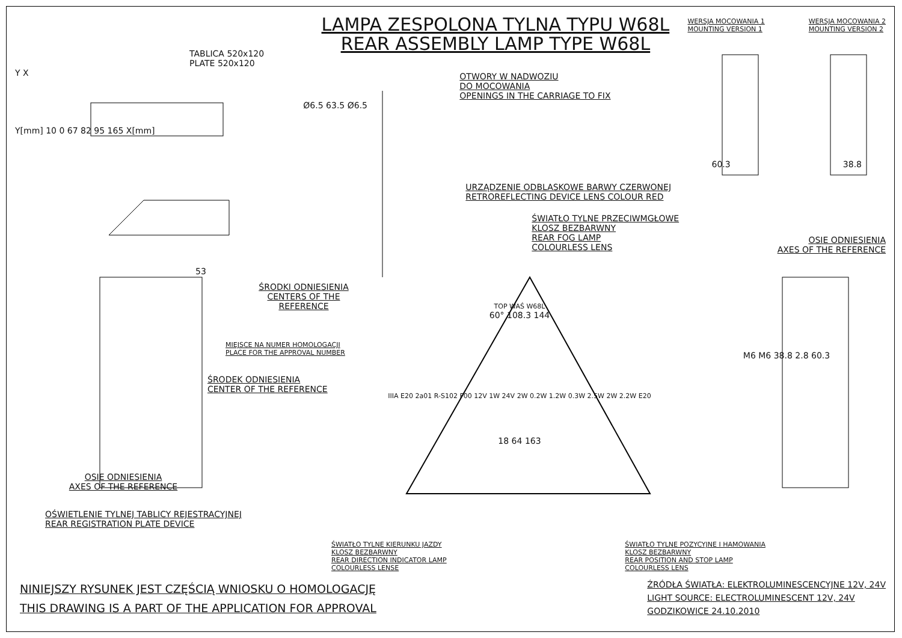TABLICA 520x120
PLATE 520x120
Y X
Y[mm] 10 0 67 82 95 165 X[mm]
LAMPA ZESPOLONA TYLNA TYPU W68L
REAR ASSEMBLY LAMP TYPE W68L
OTWORY W NADWOZIU
DO MOCOWANIA
OPENINGS IN THE CARRIAGE TO FIX
Ø6.5 63.5 Ø6.5
URZĄDZENIE ODBLASKOWE BARWY CZERWONEJ
RETROREFLECTING DEVICE LENS COLOUR RED
ŚWIATŁO TYLNE PRZECIWMGŁOWE
KLOSZ BEZBARWNY
REAR FOG LAMP
COLOURLESS LENS
WERSJA MOCOWANIA 1
MOUNTING VERSION 1 WERSJA MOCOWANIA 2
MOUNTING VERSION 2
60.3 38.8
OSIE ODNIESIENIA
AXES OF THE REFERENCE
53
ŚRODKI ODNIESIENIA
CENTERS OF THE REFERENCE
MIEJSCE NA NUMER HOMOLOGACJI
PLACE FOR THE APPROVAL NUMBER
ŚRODEK ODNIESIENIA
CENTER OF THE REFERENCE
OSIE ODNIESIENIA
AXES OF THE REFERENCE
OŚWIETLENIE TYLNEJ TABLICY REJESTRACYJNEJ
REAR REGISTRATION PLATE DEVICE
TOP WAŚ W68L
60° 108.3 144
IIIA E20 2a01 R-S102 F00 12V 1W 24V 2W 0.2W 1.2W 0.3W 2.5W 2W 2.2W E20
18 64 163
M6 M6 38.8 2.8 60.3
ŚWIATŁO TYLNE KIERUNKU JAZDY
KLOSZ BEZBARWNY
REAR DIRECTION INDICATOR LAMP
COLOURLESS LENSE
ŚWIATŁO TYLNE POZYCYJNE I HAMOWANIA
KLOSZ BEZBARWNY
REAR POSITION AND STOP LAMP
COLOURLESS LENS
NINIEJSZY RYSUNEK JEST CZĘŚCIĄ WNIOSKU O HOMOLOGACJĘ
THIS DRAWING IS A PART OF THE APPLICATION FOR APPROVAL
ŹRÓDŁA ŚWIATŁA: ELEKTROLUMINESCENCYJNE 12V, 24V
LIGHT SOURCE: ELECTROLUMINESCENT 12V, 24V
GODZIKOWICE 24.10.2010